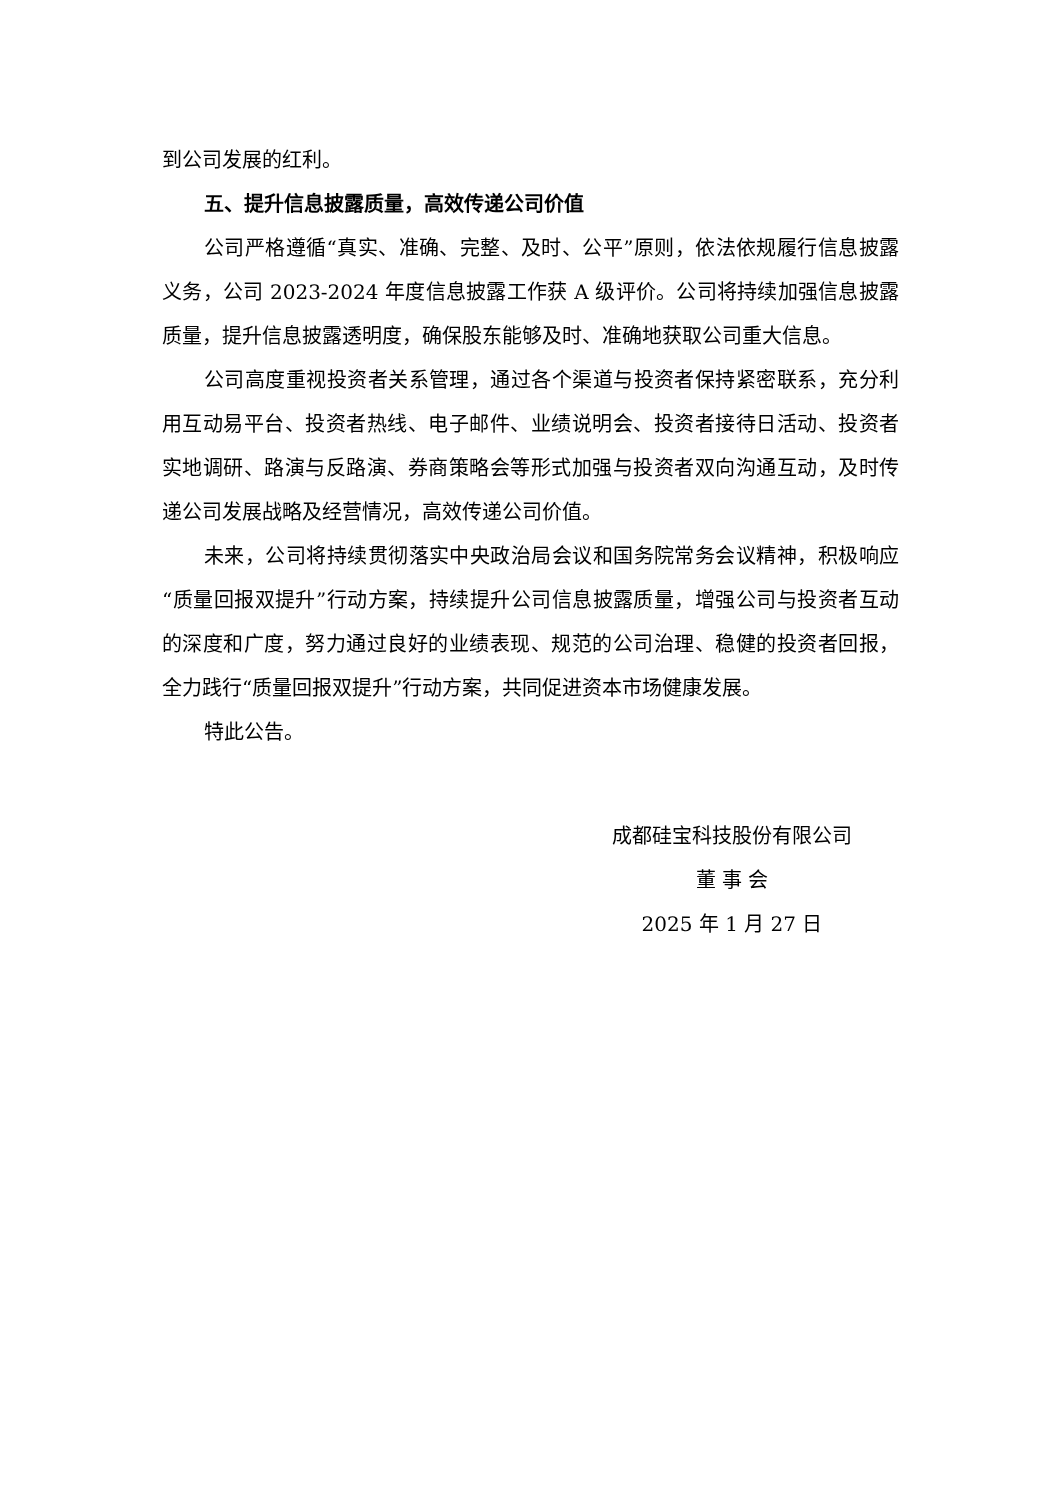到公司发展的红利。
五、提升信息披露质量，高效传递公司价值
公司严格遵循“真实、准确、完整、及时、公平”原则，依法依规履行信息披露义务，公司 2023-2024 年度信息披露工作获 A 级评价。公司将持续加强信息披露质量，提升信息披露透明度，确保股东能够及时、准确地获取公司重大信息。
公司高度重视投资者关系管理，通过各个渠道与投资者保持紧密联系，充分利用互动易平台、投资者热线、电子邮件、业绩说明会、投资者接待日活动、投资者实地调研、路演与反路演、券商策略会等形式加强与投资者双向沟通互动，及时传递公司发展战略及经营情况，高效传递公司价值。
未来，公司将持续贯彻落实中央政治局会议和国务院常务会议精神，积极响应“质量回报双提升”行动方案，持续提升公司信息披露质量，增强公司与投资者互动的深度和广度，努力通过良好的业绩表现、规范的公司治理、稳健的投资者回报，全力践行“质量回报双提升”行动方案，共同促进资本市场健康发展。
特此公告。
成都硅宝科技股份有限公司
董 事 会
2025 年 1 月 27 日